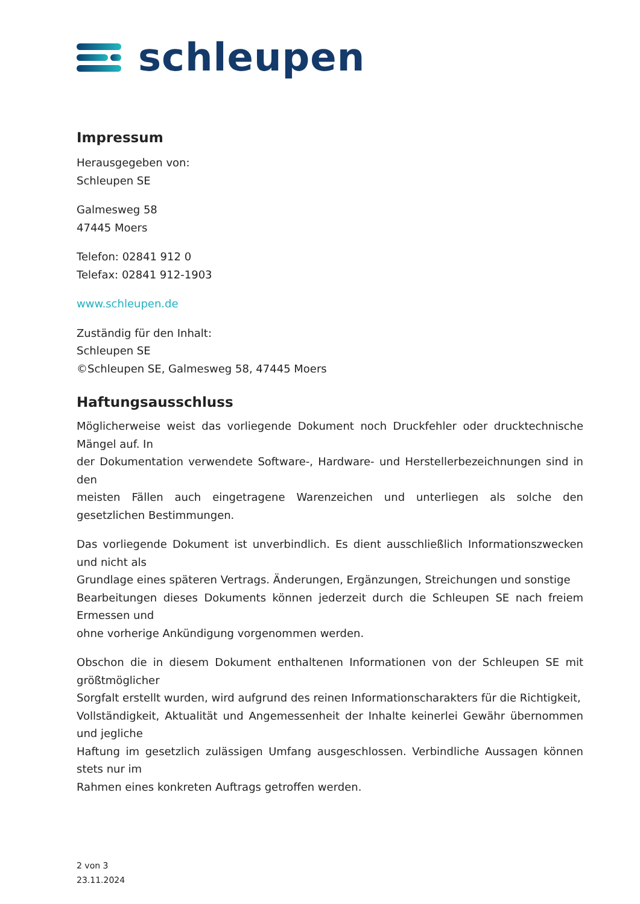schleupen
Impressum
Herausgegeben von:
Schleupen SE
Galmesweg 58
47445 Moers
Telefon: 02841 912 0
Telefax: 02841 912-1903
www.schleupen.de
Zuständig für den Inhalt:
Schleupen SE
©Schleupen SE, Galmesweg 58, 47445 Moers
Haftungsausschluss
Möglicherweise weist das vorliegende Dokument noch Druckfehler oder drucktechnische Mängel auf. In
der Dokumentation verwendete Software-, Hardware- und Herstellerbezeichnungen sind in den
meisten Fällen auch eingetragene Warenzeichen und unterliegen als solche den gesetzlichen Bestimmungen.
Das vorliegende Dokument ist unverbindlich. Es dient ausschließlich Informationszwecken und nicht als
Grundlage eines späteren Vertrags. Änderungen, Ergänzungen, Streichungen und sonstige
Bearbeitungen dieses Dokuments können jederzeit durch die Schleupen SE nach freiem Ermessen und
ohne vorherige Ankündigung vorgenommen werden.
Obschon die in diesem Dokument enthaltenen Informationen von der Schleupen SE mit größtmöglicher
Sorgfalt erstellt wurden, wird aufgrund des reinen Informationscharakters für die Richtigkeit,
Vollständigkeit, Aktualität und Angemessenheit der Inhalte keinerlei Gewähr übernommen und jegliche
Haftung im gesetzlich zulässigen Umfang ausgeschlossen. Verbindliche Aussagen können stets nur im
Rahmen eines konkreten Auftrags getroffen werden.
2 von 3
23.11.2024